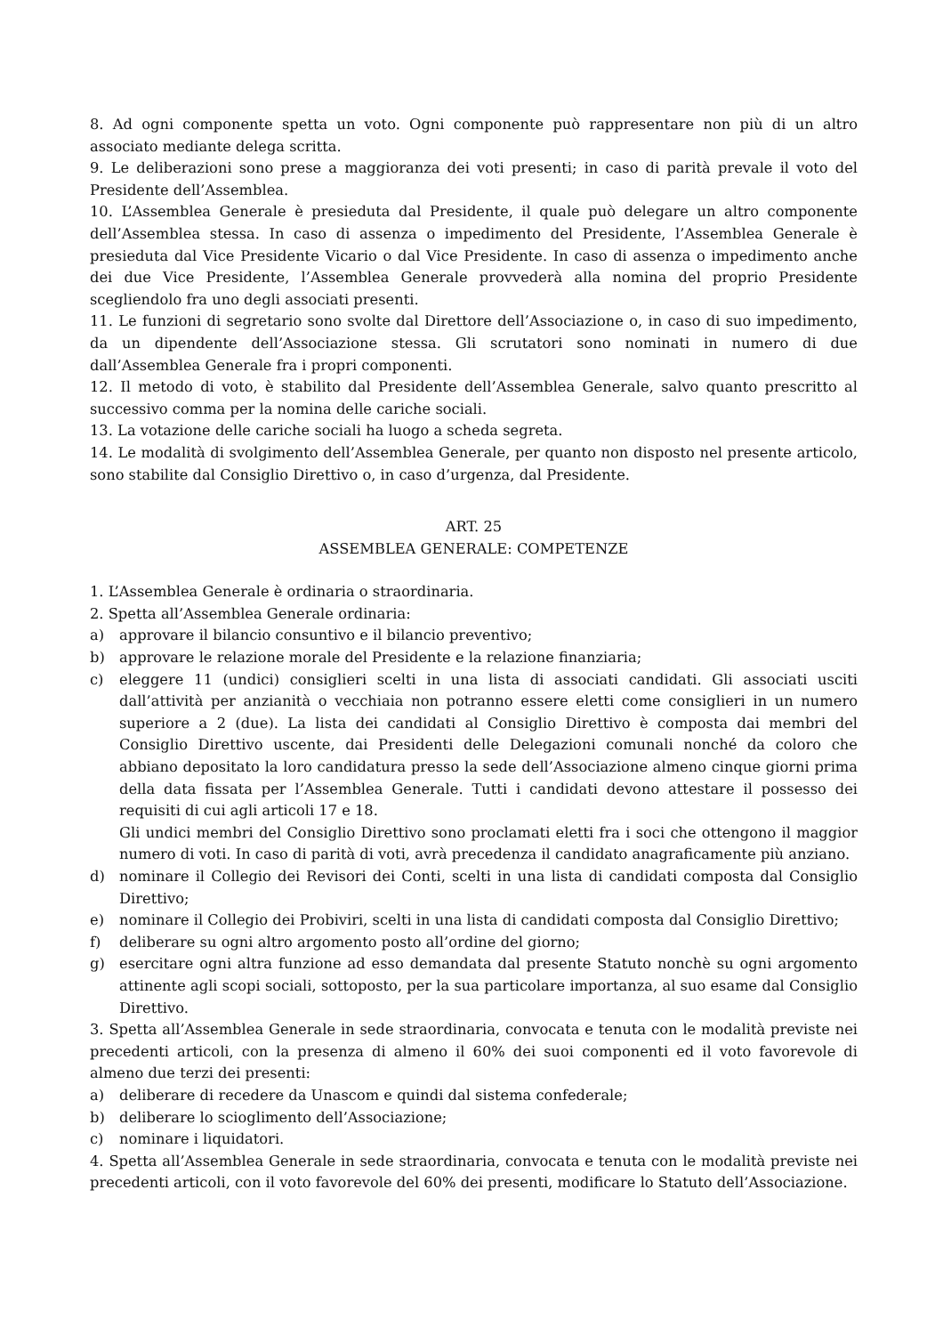8. Ad ogni componente spetta un voto. Ogni componente può rappresentare non più di un altro associato mediante delega scritta.
9. Le deliberazioni sono prese a maggioranza dei voti presenti; in caso di parità prevale il voto del Presidente dell’Assemblea.
10. L’Assemblea Generale è presieduta dal Presidente, il quale può delegare un altro componente dell’Assemblea stessa. In caso di assenza o impedimento del Presidente, l’Assemblea Generale è presieduta dal Vice Presidente Vicario o dal Vice Presidente. In caso di assenza o impedimento anche dei due Vice Presidente, l’Assemblea Generale provvederà alla nomina del proprio Presidente scegliendolo fra uno degli associati presenti.
11. Le funzioni di segretario sono svolte dal Direttore dell’Associazione o, in caso di suo impedimento, da un dipendente dell’Associazione stessa. Gli scrutatori sono nominati in numero di due dall’Assemblea Generale fra i propri componenti.
12. Il metodo di voto, è stabilito dal Presidente dell’Assemblea Generale, salvo quanto prescritto al successivo comma per la nomina delle cariche sociali.
13. La votazione delle cariche sociali ha luogo a scheda segreta.
14. Le modalità di svolgimento dell’Assemblea Generale, per quanto non disposto nel presente articolo, sono stabilite dal Consiglio Direttivo o, in caso d’urgenza, dal Presidente.
ART. 25
ASSEMBLEA GENERALE: COMPETENZE
1. L’Assemblea Generale è ordinaria o straordinaria.
2. Spetta all’Assemblea Generale ordinaria:
a) approvare il bilancio consuntivo e il bilancio preventivo;
b) approvare le relazione morale del Presidente e la relazione finanziaria;
c) eleggere 11 (undici) consiglieri scelti in una lista di associati candidati. Gli associati usciti dall’attività per anzianità o vecchiaia non potranno essere eletti come consiglieri in un numero superiore a 2 (due). La lista dei candidati al Consiglio Direttivo è composta dai membri del Consiglio Direttivo uscente, dai Presidenti delle Delegazioni comunali nonché da coloro che abbiano depositato la loro candidatura presso la sede dell’Associazione almeno cinque giorni prima della data fissata per l’Assemblea Generale. Tutti i candidati devono attestare il possesso dei requisiti di cui agli articoli 17 e 18.
Gli undici membri del Consiglio Direttivo sono proclamati eletti fra i soci che ottengono il maggior numero di voti. In caso di parità di voti, avrà precedenza il candidato anagraficamente più anziano.
d) nominare il Collegio dei Revisori dei Conti, scelti in una lista di candidati composta dal Consiglio Direttivo;
e) nominare il Collegio dei Probiviri, scelti in una lista di candidati composta dal Consiglio Direttivo;
f) deliberare su ogni altro argomento posto all’ordine del giorno;
g) esercitare ogni altra funzione ad esso demandata dal presente Statuto nonchè su ogni argomento attinente agli scopi sociali, sottoposto, per la sua particolare importanza, al suo esame dal Consiglio Direttivo.
3. Spetta all’Assemblea Generale in sede straordinaria, convocata e tenuta con le modalità previste nei precedenti articoli, con la presenza di almeno il 60% dei suoi componenti ed il voto favorevole di almeno due terzi dei presenti:
a) deliberare di recedere da Unascom e quindi dal sistema confederale;
b) deliberare lo scioglimento dell’Associazione;
c) nominare i liquidatori.
4. Spetta all’Assemblea Generale in sede straordinaria, convocata e tenuta con le modalità previste nei precedenti articoli, con il voto favorevole del 60% dei presenti, modificare lo Statuto dell’Associazione.